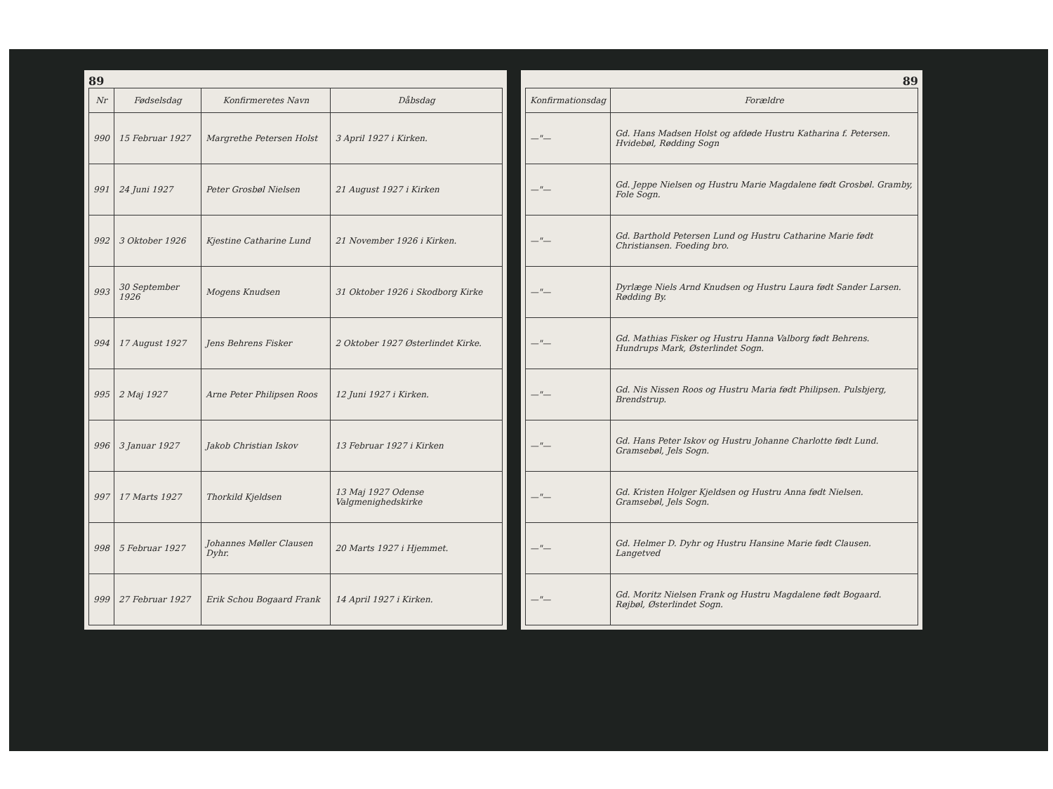89
| Nr | Fødselsdag | Konfirmeretes Navn | Dåbsdag |
| --- | --- | --- | --- |
| 990 | 15 Februar 1927 | Margrethe Petersen Holst | 3 April 1927 i Kirken. |
| 991 | 24 Juni 1927 | Peter Grosbøl Nielsen | 21 August 1927 i Kirken |
| 992 | 3 Oktober 1926 | Kjestine Catharine Lund | 21 November 1926 i Kirken. |
| 993 | 30 September 1926 | Mogens Knudsen | 31 Oktober 1926 i Skodborg Kirke |
| 994 | 17 August 1927 | Jens Behrens Fisker | 2 Oktober 1927 Østerlindet Kirke. |
| 995 | 2 Maj 1927 | Arne Peter Philipsen Roos | 12 Juni 1927 i Kirken. |
| 996 | 3 Januar 1927 | Jakob Christian Iskov | 13 Februar 1927 i Kirken |
| 997 | 17 Marts 1927 | Thorkild Kjeldsen | 13 Maj 1927 Odense Valgmenighedskirke |
| 998 | 5 Februar 1927 | Johannes Møller Clausen Dyhr. | 20 Marts 1927 i Hjemmet. |
| 999 | 27 Februar 1927 | Erik Schou Bogaard Frank | 14 April 1927 i Kirken. |
89
| Konfirmationsdag | Forældre |
| --- | --- |
| —"— | Gd. Hans Madsen Holst og afdøde Hustru Katharina f. Petersen. Hvidebøl, Rødding Sogn |
| —"— | Gd. Jeppe Nielsen og Hustru Marie Magdalene født Grosbøl. Gramby, Fole Sogn. |
| —"— | Gd. Barthold Petersen Lund og Hustru Catharine Marie født Christiansen. Foeding bro. |
| —"— | Dyrlæge Niels Arnd Knudsen og Hustru Laura født Sander Larsen. Rødding By. |
| —"— | Gd. Mathias Fisker og Hustru Hanna Valborg født Behrens. Hundrups Mark, Østerlindet Sogn. |
| —"— | Gd. Nis Nissen Roos og Hustru Maria født Philipsen. Pulsbjerg, Brendstrup. |
| —"— | Gd. Hans Peter Iskov og Hustru Johanne Charlotte født Lund. Gramsebøl, Jels Sogn. |
| —"— | Gd. Kristen Holger Kjeldsen og Hustru Anna født Nielsen. Gramsebøl, Jels Sogn. |
| —"— | Gd. Helmer D. Dyhr og Hustru Hansine Marie født Clausen. Langetved |
| —"— | Gd. Moritz Nielsen Frank og Hustru Magdalene født Bogaard. Røjbøl, Østerlindet Sogn. |